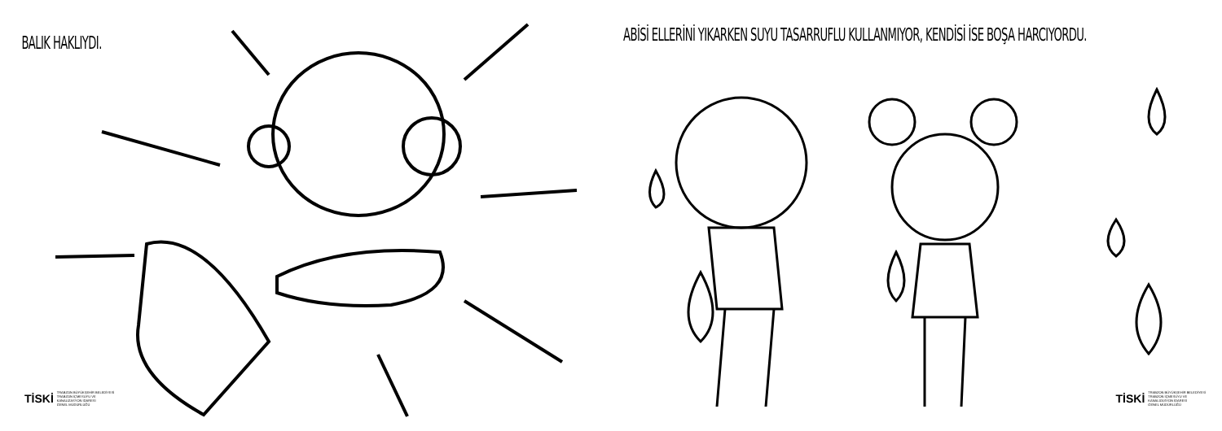BALIK HAKLIYDI.
TİSKİ
TRABZON BÜYÜKŞEHİR BELEDİYESİ
TRABZON İÇMESUYU VE
KANALİZASYON İDARESİ
GENEL MÜDÜRLÜĞÜ
ABİSİ ELLERİNİ YIKARKEN SUYU TASARRUFLU KULLANMIYOR, KENDİSİ İSE BOŞA HARCIYORDU.
TİSKİ
TRABZON BÜYÜKŞEHİR BELEDİYESİ
TRABZON İÇMESUYU VE
KANALİZASYON İDARESİ
GENEL MÜDÜRLÜĞÜ